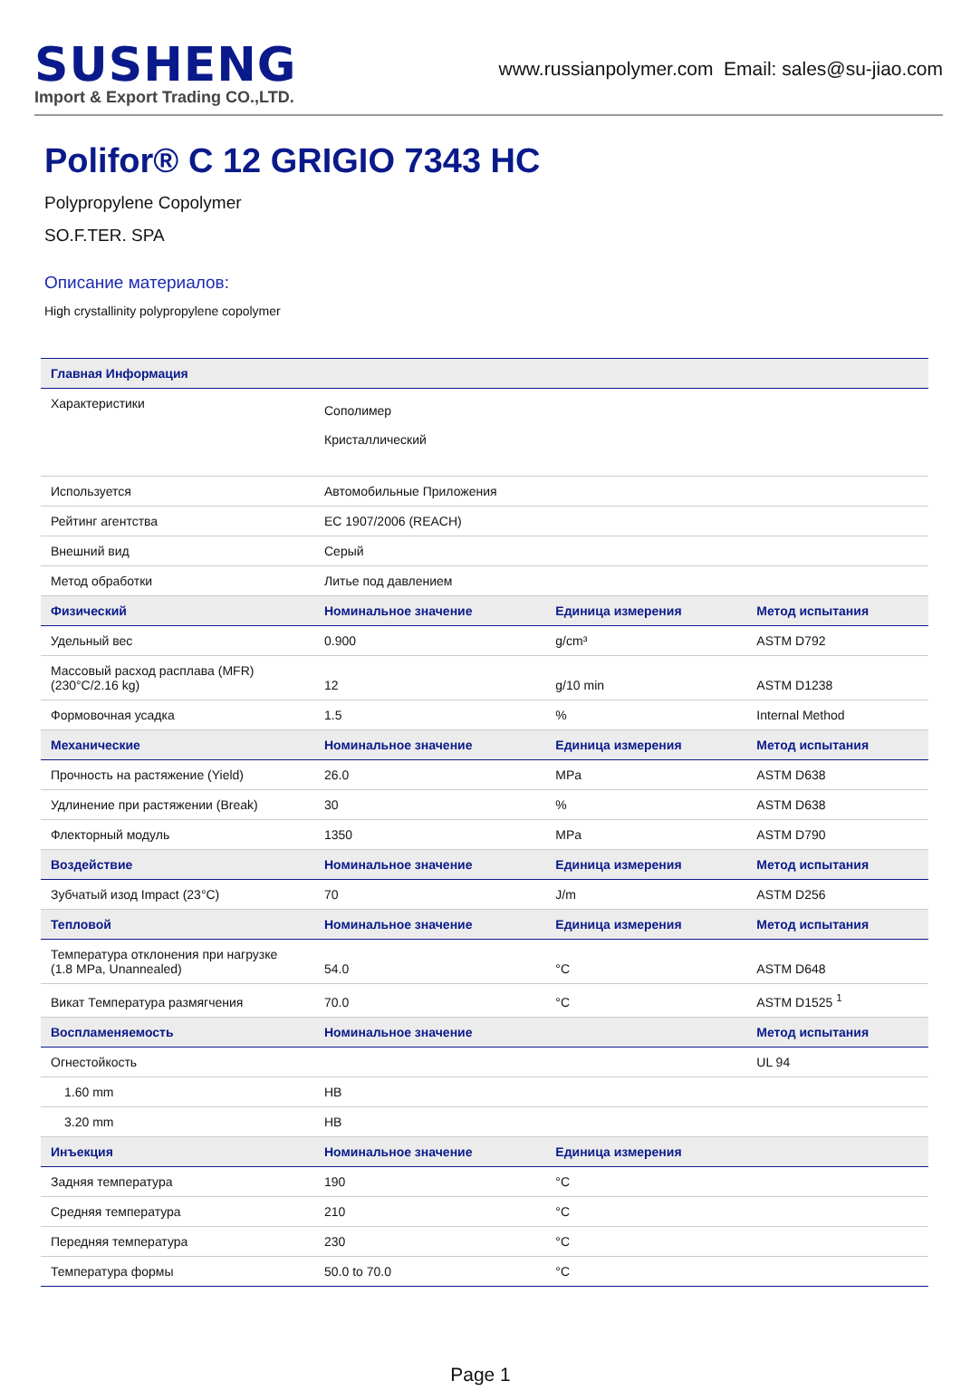SUSHENG
Import & Export Trading CO.,LTD.
www.russianpolymer.com Email: sales@su-jiao.com
Polifor® C 12 GRIGIO 7343 HC
Polypropylene Copolymer
SO.F.TER. SPA
Описание материалов:
High crystallinity polypropylene copolymer
| Главная Информация | | | |
| --- | --- | --- | --- |
| Характеристики | Сополимер Кристаллический | | |
| Используется | Автомобильные Приложения | | |
| Рейтинг агентства | EC 1907/2006 (REACH) | | |
| Внешний вид | Серый | | |
| Метод обработки | Литье под давлением | | |
| Физический | Номинальное значение | Единица измерения | Метод испытания |
| Удельный вес | 0.900 | g/cm³ | ASTM D792 |
| Массовый расход расплава (MFR) (230°C/2.16 kg) | 12 | g/10 min | ASTM D1238 |
| Формовочная усадка | 1.5 | % | Internal Method |
| Механические | Номинальное значение | Единица измерения | Метод испытания |
| Прочность на растяжение (Yield) | 26.0 | MPa | ASTM D638 |
| Удлинение при растяжении (Break) | 30 | % | ASTM D638 |
| Флекторный модуль | 1350 | MPa | ASTM D790 |
| Воздействие | Номинальное значение | Единица измерения | Метод испытания |
| Зубчатый изод Impact (23°C) | 70 | J/m | ASTM D256 |
| Тепловой | Номинальное значение | Единица измерения | Метод испытания |
| Температура отклонения при нагрузке (1.8 MPa, Unannealed) | 54.0 | °C | ASTM D648 |
| Викат Температура размягчения | 70.0 | °C | ASTM D1525 <sup>1</sup> |
| Воспламеняемость | Номинальное значение | | Метод испытания |
| Огнестойкость | | | UL 94 |
| 1.60 mm | HB | | |
| 3.20 mm | HB | | |
| Инъекция | Номинальное значение | Единица измерения | |
| Задняя температура | 190 | °C | |
| Средняя температура | 210 | °C | |
| Передняя температура | 230 | °C | |
| Температура формы | 50.0 to 70.0 | °C | |
Page 1